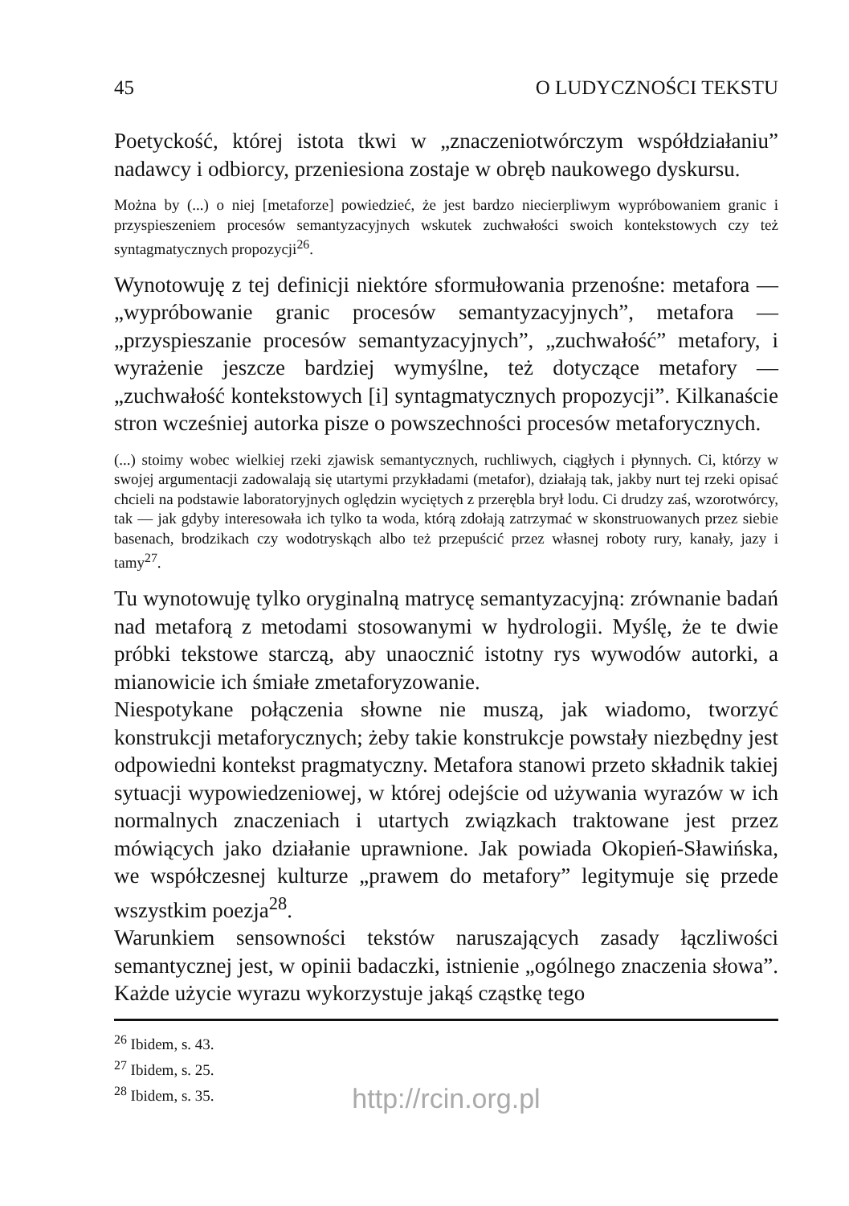45 O LUDYCZNOŚCI TEKSTU
Poetyckość, której istota tkwi w „znaczeniotwórczym współdziałaniu” nadawcy i odbiorcy, przeniesiona zostaje w obręb naukowego dyskursu.
Można by (...) o niej [metaforze] powiedzieć, że jest bardzo niecierpliwym wypróbowaniem granic i przyspieszeniem procesów semantyzacyjnych wskutek zuchwałości swoich kontekstowych czy też syntagmatycznych propozycji<sup>26</sup>.
Wynotowuję z tej definicji niektóre sformułowania przenośne: metafora — „wypróbowanie granic procesów semantyzacyjnych”, metafora — „przyspieszanie procesów semantyzacyjnych”, „zuchwałość” metafory, i wyrażenie jeszcze bardziej wymyślne, też dotyczące metafory — „zuchwałość kontekstowych [i] syntagmatycznych propozycji”. Kilkanaście stron wcześniej autorka pisze o powszechności procesów metaforycznych.
(...) stoimy wobec wielkiej rzeki zjawisk semantycznych, ruchliwych, ciągłych i płynnych. Ci, którzy w swojej argumentacji zadowalają się utartymi przykładami (metafor), działają tak, jakby nurt tej rzeki opisać chcieli na podstawie laboratoryjnych oględzin wyciętych z przerębla brył lodu. Ci drudzy zaś, wzorotwórcy, tak — jak gdyby interesowała ich tylko ta woda, którą zdołają zatrzymać w skonstruowanych przez siebie basenach, brodzikach czy wodotryskąch albo też przepuścić przez własnej roboty rury, kanały, jazy i tamy<sup>27</sup>.
Tu wynotowuję tylko oryginalną matrycę semantyzacyjną: zrównanie badań nad metaforą z metodami stosowanymi w hydrologii. Myślę, że te dwie próbki tekstowe starczą, aby unaocznić istotny rys wywodów autorki, a mianowicie ich śmiałe zmetaforyzowanie.
Niespotykane połączenia słowne nie muszą, jak wiadomo, tworzyć konstrukcji metaforycznych; żeby takie konstrukcje powstały niezbędny jest odpowiedni kontekst pragmatyczny. Metafora stanowi przeto składnik takiej sytuacji wypowiedzeniowej, w której odejście od używania wyrazów w ich normalnych znaczeniach i utartych związkach traktowane jest przez mówiących jako działanie uprawnione. Jak powiada Okopień-Sławińska, we współczesnej kulturze „prawem do metafory” legitymuje się przede wszystkim poezja<sup>28</sup>.
Warunkiem sensowności tekstów naruszających zasady łączliwości semantycznej jest, w opinii badaczki, istnienie „ogólnego znaczenia słowa”. Każde użycie wyrazu wykorzystuje jakąś cząstkę tego
<sup>26</sup> Ibidem, s. 43.
<sup>27</sup> Ibidem, s. 25.
<sup>28</sup> Ibidem, s. 35.
http://rcin.org.pl